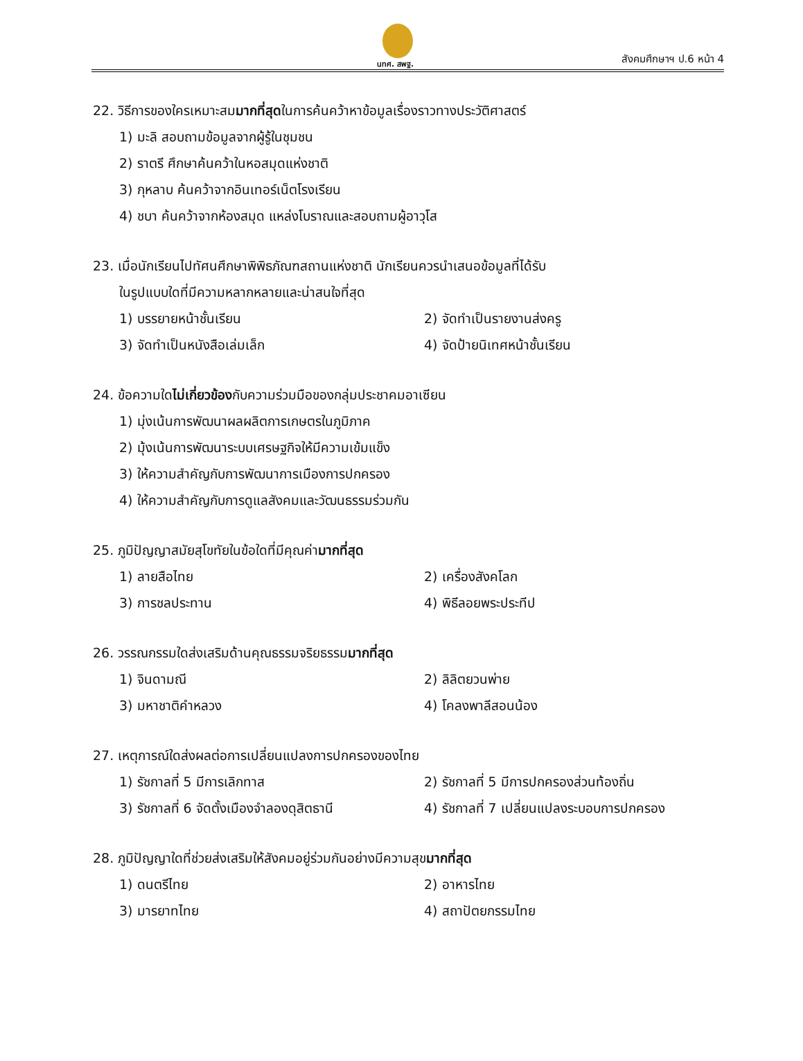นทศ. สพฐ. สังคมศึกษาฯ ป.6 หน้า 4
22. วิธีการของใครเหมาะสมมากที่สุดในการค้นคว้าหาข้อมูลเรื่องราวทางประวัติศาสตร์
1) มะลิ สอบถามข้อมูลจากผู้รู้ในชุมชน
2) ราตรี ศึกษาค้นคว้าในหอสมุดแห่งชาติ
3) กุหลาบ ค้นคว้าจากอินเทอร์เน็ตโรงเรียน
4) ชบา ค้นคว้าจากห้องสมุด แหล่งโบราณและสอบถามผู้อาวุโส
23. เมื่อนักเรียนไปทัศนศึกษาพิพิธภัณฑสถานแห่งชาติ นักเรียนควรนำเสนอข้อมูลที่ได้รับ
ในรูปแบบใดที่มีความหลากหลายและน่าสนใจที่สุด
1) บรรยายหน้าชั้นเรียน 2) จัดทำเป็นรายงานส่งครู
3) จัดทำเป็นหนังสือเล่มเล็ก 4) จัดป้ายนิเทศหน้าชั้นเรียน
24. ข้อความใดไม่เกี่ยวข้องกับความร่วมมือของกลุ่มประชาคมอาเซียน
1) มุ่งเน้นการพัฒนาผลผลิตการเกษตรในภูมิภาค
2) มุ้งเน้นการพัฒนาระบบเศรษฐกิจให้มีความเข้มแข็ง
3) ให้ความสำคัญกับการพัฒนาการเมืองการปกครอง
4) ให้ความสำคัญกับการดูแลสังคมและวัฒนธรรมร่วมกัน
25. ภูมิปัญญาสมัยสุโขทัยในข้อใดที่มีคุณค่ามากที่สุด
1) ลายสือไทย 2) เครื่องสังคโลก
3) การชลประทาน 4) พิธีลอยพระประทีป
26. วรรณกรรมใดส่งเสริมด้านคุณธรรมจริยธรรมมากที่สุด
1) จินดามณี 2) ลิลิตยวนพ่าย
3) มหาชาติคำหลวง 4) โคลงพาลีสอนน้อง
27. เหตุการณ์ใดส่งผลต่อการเปลี่ยนแปลงการปกครองของไทย
1) รัชกาลที่ 5 มีการเลิกทาส 2) รัชกาลที่ 5 มีการปกครองส่วนท้องถิ่น
3) รัชกาลที่ 6 จัดตั้งเมืองจำลองดุสิตธานี 4) รัชกาลที่ 7 เปลี่ยนแปลงระบอบการปกครอง
28. ภูมิปัญญาใดที่ช่วยส่งเสริมให้สังคมอยู่ร่วมกันอย่างมีความสุขมากที่สุด
1) ดนตรีไทย 2) อาหารไทย
3) มารยาทไทย 4) สถาปัตยกรรมไทย